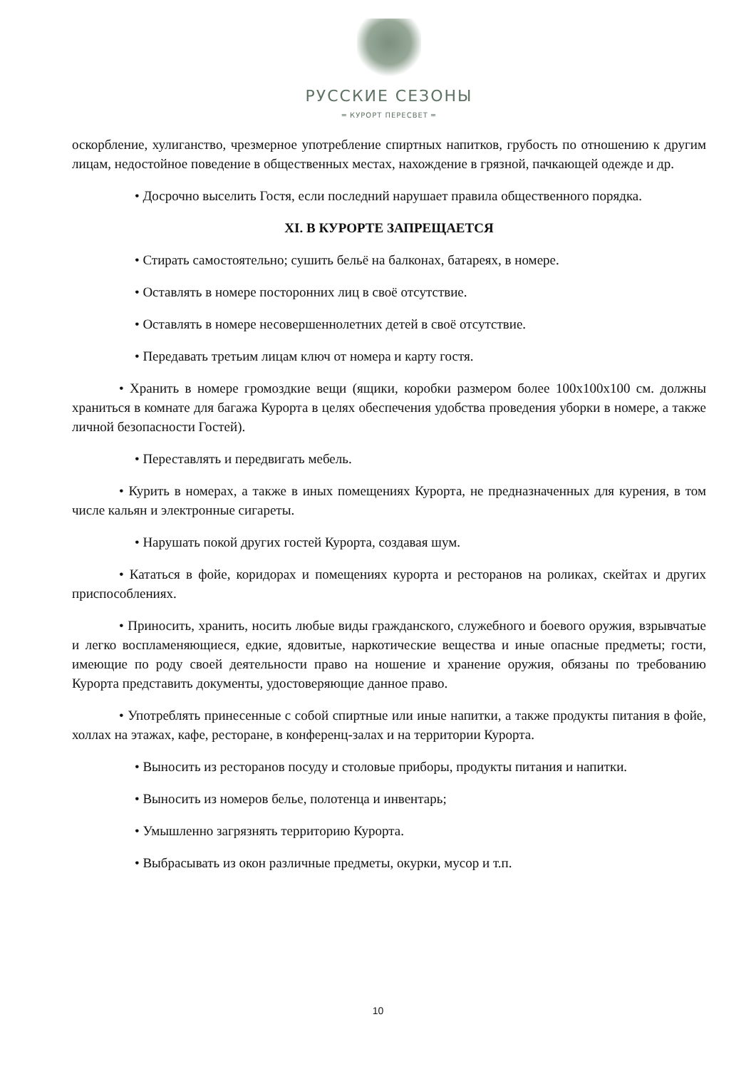РУССКИЕ СЕЗОНЫ
═ КУРОРТ ПЕРЕСВЕТ ═
оскорбление, хулиганство, чрезмерное употребление спиртных напитков, грубость по отношению к другим лицам, недостойное поведение в общественных местах, нахождение в грязной, пачкающей одежде и др.
• Досрочно выселить Гостя, если последний нарушает правила общественного порядка.
XI. В КУРОРТЕ ЗАПРЕЩАЕТСЯ
• Стирать самостоятельно; сушить бельё на балконах, батареях, в номере.
• Оставлять в номере посторонних лиц в своё отсутствие.
• Оставлять в номере несовершеннолетних детей в своё отсутствие.
• Передавать третьим лицам ключ от номера и карту гостя.
• Хранить в номере громоздкие вещи (ящики, коробки размером более 100х100х100 см. должны храниться в комнате для багажа Курорта в целях обеспечения удобства проведения уборки в номере, а также личной безопасности Гостей).
• Переставлять и передвигать мебель.
• Курить в номерах, а также в иных помещениях Курорта, не предназначенных для курения, в том числе кальян и электронные сигареты.
• Нарушать покой других гостей Курорта, создавая шум.
• Кататься в фойе, коридорах и помещениях курорта и ресторанов на роликах, скейтах и других приспособлениях.
• Приносить, хранить, носить любые виды гражданского, служебного и боевого оружия, взрывчатые и легко воспламеняющиеся, едкие, ядовитые, наркотические вещества и иные опасные предметы; гости, имеющие по роду своей деятельности право на ношение и хранение оружия, обязаны по требованию Курорта представить документы, удостоверяющие данное право.
• Употреблять принесенные с собой спиртные или иные напитки, а также продукты питания в фойе, холлах на этажах, кафе, ресторане, в конференц-залах и на территории Курорта.
• Выносить из ресторанов посуду и столовые приборы, продукты питания и напитки.
• Выносить из номеров белье, полотенца и инвентарь;
• Умышленно загрязнять территорию Курорта.
• Выбрасывать из окон различные предметы, окурки, мусор и т.п.
10